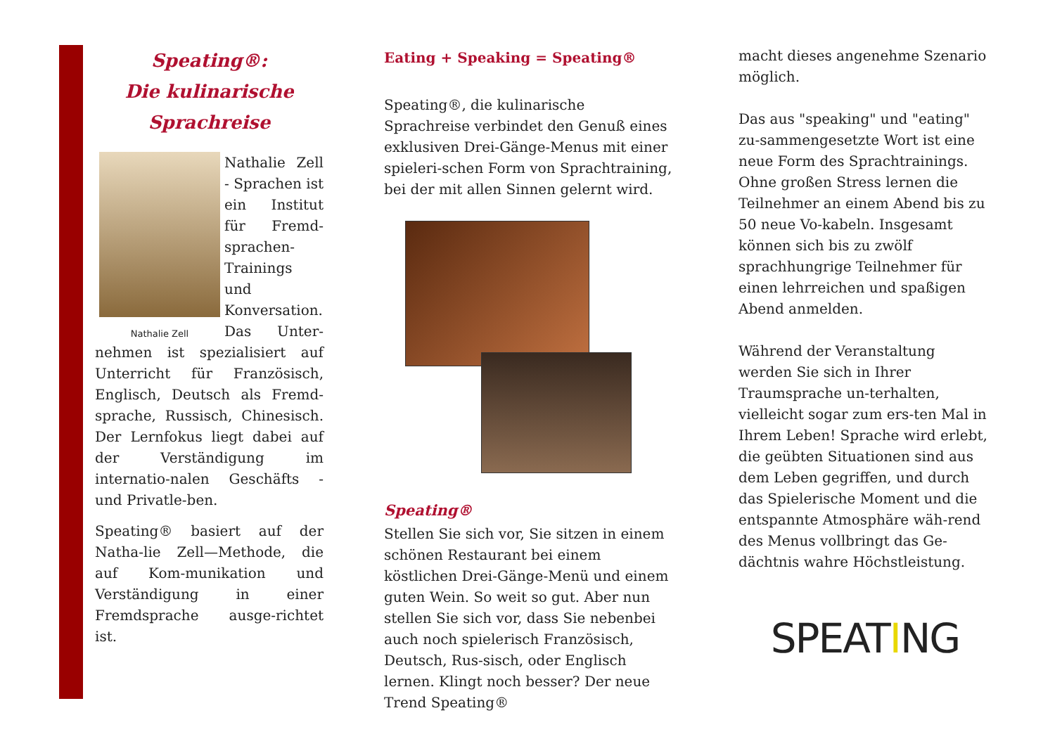Speating®:
Die kulinarische
Sprachreise
Nathalie Zell
Nathalie Zell - Sprachen ist ein Institut für Fremd-sprachen-Trainings und Konversation. Das Unter-nehmen ist spezialisiert auf Unterricht für Französisch, Englisch, Deutsch als Fremd-sprache, Russisch, Chinesisch. Der Lernfokus liegt dabei auf der Verständigung im internatio-nalen Geschäfts - und Privatle-ben.
Speating® basiert auf der Natha-lie Zell—Methode, die auf Kom-munikation und Verständigung in einer Fremdsprache ausge-richtet ist.
Eating + Speaking = Speating®
Speating®, die kulinarische Sprachreise verbindet den Genuß eines exklusiven Drei-Gänge-Menus mit einer spieleri-schen Form von Sprachtraining, bei der mit allen Sinnen gelernt wird.
Speating®
Stellen Sie sich vor, Sie sitzen in einem schönen Restaurant bei einem köstlichen Drei-Gänge-Menü und einem guten Wein. So weit so gut. Aber nun stellen Sie sich vor, dass Sie nebenbei auch noch spielerisch Französisch, Deutsch, Rus-sisch, oder Englisch lernen. Klingt noch besser? Der neue Trend Speating®
macht dieses angenehme Szenario möglich.
Das aus "speaking" und "eating" zu-sammengesetzte Wort ist eine neue Form des Sprachtrainings. Ohne großen Stress lernen die Teilnehmer an einem Abend bis zu 50 neue Vo-kabeln. Insgesamt können sich bis zu zwölf sprachhungrige Teilnehmer für einen lehrreichen und spaßigen Abend anmelden.
Während der Veranstaltung werden Sie sich in Ihrer Traumsprache un-terhalten, vielleicht sogar zum ers-ten Mal in Ihrem Leben! Sprache wird erlebt, die geübten Situationen sind aus dem Leben gegriffen, und durch das Spielerische Moment und die entspannte Atmosphäre wäh-rend des Menus vollbringt das Ge-dächtnis wahre Höchstleistung.
SPEATING